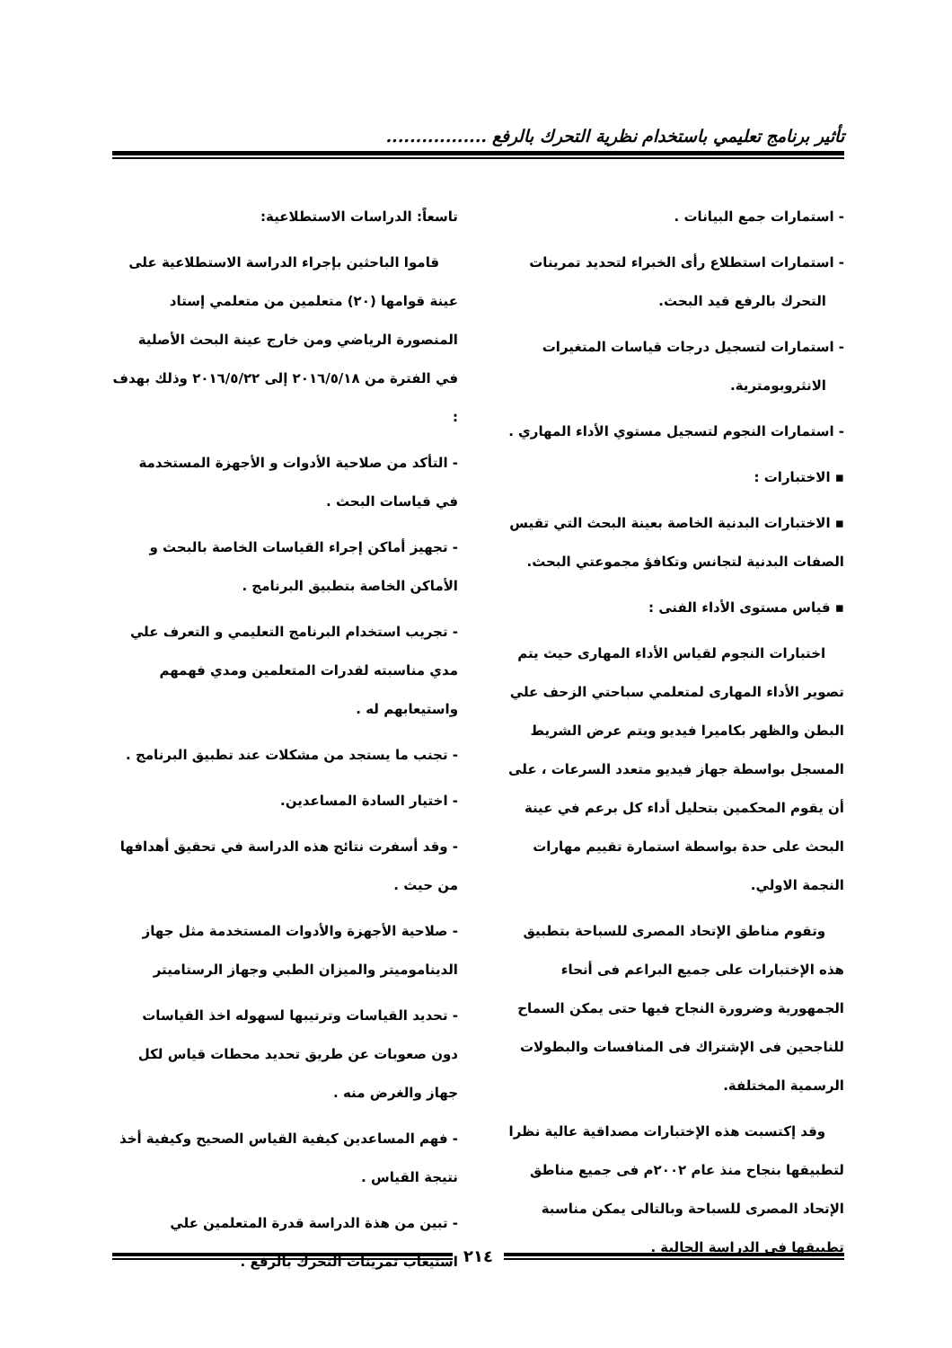تأثير برنامج تعليمي باستخدام نظرية التحرك بالرفع .................
- استمارات جمع البيانات .
- استمارات استطلاع رأى الخبراء لتحديد تمرينات
التحرك بالرفع قيد البحث.
- استمارات لتسجيل درجات قياسات المتغيرات
الانثروبومترية.
- استمارات النجوم لتسجيل مستوي الأداء المهاري .
▪ الاختبارات :
▪ الاختبارات البدنية الخاصة بعينة البحث التي تقيس الصفات البدنية لتجانس وتكافؤ مجموعتي البحث.
▪ قياس مستوى الأداء الفنى :
اختبارات النجوم لقياس الأداء المهارى حيث يتم تصوير الأداء المهارى لمتعلمي سباحتي الزحف علي البطن والظهر بكاميرا فيديو ويتم عرض الشريط المسجل بواسطة جهاز فيديو متعدد السرعات ، على أن يقوم المحكمين بتحليل أداء كل برعم في عينة البحث على حدة بواسطة استمارة تقييم مهارات النجمة الاولي.
وتقوم مناطق الإتحاد المصرى للسباحة بتطبيق هذه الإختبارات على جميع البراعم فى أنحاء الجمهورية وضرورة النجاح فيها حتى يمكن السماح للناجحين فى الإشتراك فى المنافسات والبطولات الرسمية المختلفة.
وقد إكتسبت هذه الإختبارات مصداقية عالية نظرا لتطبيقها بنجاح منذ عام ٢٠٠٢م فى جميع مناطق الإتحاد المصرى للسباحة وبالتالى يمكن مناسبة تطبيقها فى الدراسة الحالية .
تاسعاً: الدراسات الاستطلاعية:
قاموا الباحثين بإجراء الدراسة الاستطلاعية على عينة قوامها (٢٠) متعلمين من متعلمي إستاد المنصورة الرياضي ومن خارج عينة البحث الأصلية في الفترة من ٢٠١٦/٥/١٨ إلى ٢٠١٦/٥/٢٢ وذلك بهدف :
- التأكد من صلاحية الأدوات و الأجهزة المستخدمة في قياسات البحث .
- تجهيز أماكن إجراء القياسات الخاصة بالبحث و الأماكن الخاصة بتطبيق البرنامج .
- تجريب استخدام البرنامج التعليمي و التعرف علي مدي مناسبته لقدرات المتعلمين ومدي فهمهم واستيعابهم له .
- تجنب ما يستجد من مشكلات عند تطبيق البرنامج .
- اختيار السادة المساعدين.
- وقد أسفرت نتائج هذه الدراسة في تحقيق أهدافها من حيث .
- صلاحية الأجهزة والأدوات المستخدمة مثل جهاز الديناموميتر والميزان الطبي وجهاز الرستاميتر
- تحديد القياسات وترتيبها لسهوله اخذ القياسات دون صعوبات عن طريق تحديد محطات قياس لكل جهاز والغرض منه .
- فهم المساعدين كيفية القياس الصحيح وكيفية أخذ نتيجة القياس .
- تبين من هذة الدراسة قدرة المتعلمين علي استيعاب تمرينات التحرك بالرفع .
٢١٤